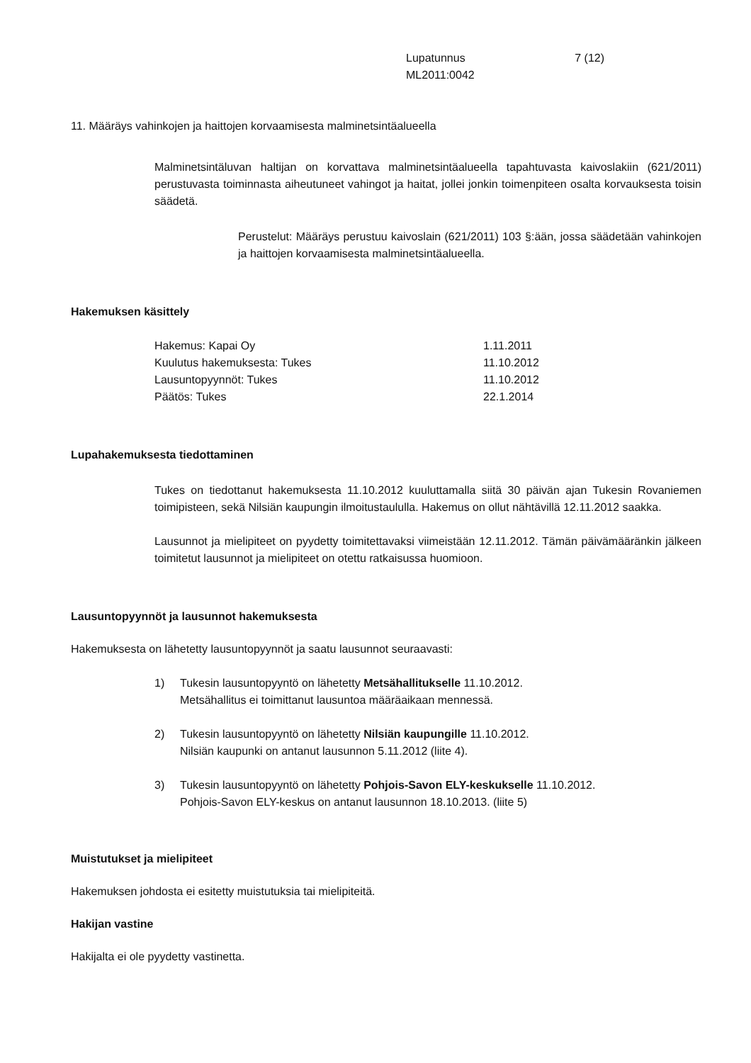Lupatunnus 7 (12)
ML2011:0042
11. Määräys vahinkojen ja haittojen korvaamisesta malminetsintäalueella
Malminetsintäluvan haltijan on korvattava malminetsintäalueella tapahtuvasta kaivoslakiin (621/2011) perustuvasta toiminnasta aiheutuneet vahingot ja haitat, jollei jonkin toimenpiteen osalta korvauksesta toisin säädetä.
Perustelut: Määräys perustuu kaivoslain (621/2011) 103 §:ään, jossa säädetään vahinkojen ja haittojen korvaamisesta malminetsintäalueella.
Hakemuksen käsittely
| Hakemus: Kapai Oy | 1.11.2011 |
| Kuulutus hakemuksesta: Tukes | 11.10.2012 |
| Lausuntopyynnöt: Tukes | 11.10.2012 |
| Päätös: Tukes | 22.1.2014 |
Lupahakemuksesta tiedottaminen
Tukes on tiedottanut hakemuksesta 11.10.2012 kuuluttamalla siitä 30 päivän ajan Tukesin Rovaniemen toimipisteen, sekä Nilsiän kaupungin ilmoitustaululla. Hakemus on ollut nähtävillä 12.11.2012 saakka.
Lausunnot ja mielipiteet on pyydetty toimitettavaksi viimeistään 12.11.2012. Tämän päivämääränkin jälkeen toimitetut lausunnot ja mielipiteet on otettu ratkaisussa huomioon.
Lausuntopyynnöt ja lausunnot hakemuksesta
Hakemuksesta on lähetetty lausuntopyynnöt ja saatu lausunnot seuraavasti:
1) Tukesin lausuntopyyntö on lähetetty Metsähallitukselle 11.10.2012.
Metsähallitus ei toimittanut lausuntoa määräaikaan mennessä.
2) Tukesin lausuntopyyntö on lähetetty Nilsiän kaupungille 11.10.2012.
Nilsiän kaupunki on antanut lausunnon 5.11.2012 (liite 4).
3) Tukesin lausuntopyyntö on lähetetty Pohjois-Savon ELY-keskukselle 11.10.2012.
Pohjois-Savon ELY-keskus on antanut lausunnon 18.10.2013. (liite 5)
Muistutukset ja mielipiteet
Hakemuksen johdosta ei esitetty muistutuksia tai mielipiteitä.
Hakijan vastine
Hakijalta ei ole pyydetty vastinetta.